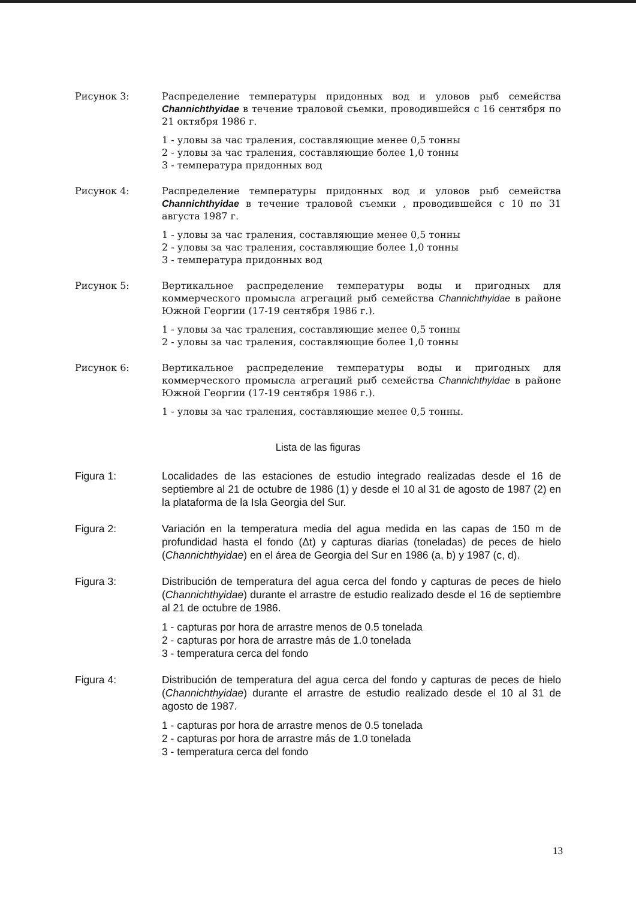Рисунок 3: Распределение температуры придонных вод и уловов рыб семейства Channichthyidae в течение траловой съемки, проводившейся с 16 сентября по 21 октября 1986 г.
1 - уловы за час траления, составляющие менее 0,5 тонны
2 - уловы за час траления, составляющие более 1,0 тонны
3 - температура придонных вод
Рисунок 4: Распределение температуры придонных вод и уловов рыб семейства Channichthyidae в течение траловой съемки , проводившейся с 10 по 31 августа 1987 г.
1 - уловы за час траления, составляющие менее 0,5 тонны
2 - уловы за час траления, составляющие более 1,0 тонны
3 - температура придонных вод
Рисунок 5: Вертикальное распределение температуры воды и пригодных для коммерческого промысла агрегаций рыб семейства Channichthyidae в районе Южной Георгии (17-19 сентября 1986 г.).
1 - уловы за час траления, составляющие менее 0,5 тонны
2 - уловы за час траления, составляющие более 1,0 тонны
Рисунок 6: Вертикальное распределение температуры воды и пригодных для коммерческого промысла агрегаций рыб семейства Channichthyidae в районе Южной Георгии (17-19 сентября 1986 г.).
1 - уловы за час траления, составляющие менее 0,5 тонны.
Lista de las figuras
Figura 1: Localidades de las estaciones de estudio integrado realizadas desde el 16 de septiembre al 21 de octubre de 1986 (1) y desde el 10 al 31 de agosto de 1987 (2) en la plataforma de la Isla Georgia del Sur.
Figura 2: Variación en la temperatura media del agua medida en las capas de 150 m de profundidad hasta el fondo (Δt) y capturas diarias (toneladas) de peces de hielo (Channichthyidae) en el área de Georgia del Sur en 1986 (a, b) y 1987 (c, d).
Figura 3: Distribución de temperatura del agua cerca del fondo y capturas de peces de hielo (Channichthyidae) durante el arrastre de estudio realizado desde el 16 de septiembre al 21 de octubre de 1986.
1 - capturas por hora de arrastre menos de 0.5 tonelada
2 - capturas por hora de arrastre más de 1.0 tonelada
3 - temperatura cerca del fondo
Figura 4: Distribución de temperatura del agua cerca del fondo y capturas de peces de hielo (Channichthyidae) durante el arrastre de estudio realizado desde el 10 al 31 de agosto de 1987.
1 - capturas por hora de arrastre menos de 0.5 tonelada
2 - capturas por hora de arrastre más de 1.0 tonelada
3 - temperatura cerca del fondo
13